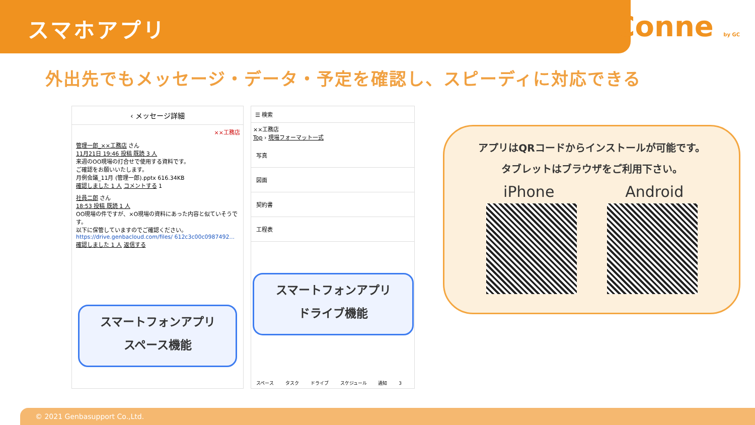スマホアプリ
Conne by GC
外出先でもメッセージ・データ・予定を確認し、スピーディに対応できる
‹ メッセージ詳細
××工務店
管理一郎_××工務店 さん
11月21日 19:46 投稿 既読 3 人
来週のOO現場の打合せで使用する資料です。
ご確認をお願いいたします。
月例会議_11月 (管理一郎).pptx 616.34KB
確認しました 1 人 コメントする 1
社員二郎 さん
18:53 投稿 既読 1 人
OO現場の件ですが、×O現場の資料にあった内容と似ていそうです。
以下に保管していますのでご確認ください。
https://drive.genbacloud.com/files/ 612c3c00c0987492...
確認しました 1 人 返信する
スマートフォンアプリ
スペース機能
☰ 検索
××工務店
Top › 現場フォーマット一式
写真
図面
契約書
工程表
スペース タスク ドライブ スケジュール 通知 3
スマートフォンアプリ
ドライブ機能
アプリはQRコードからインストールが可能です。
タブレットはブラウザをご利用下さい。
iPhone Android
© 2021 Genbasupport Co.,Ltd.